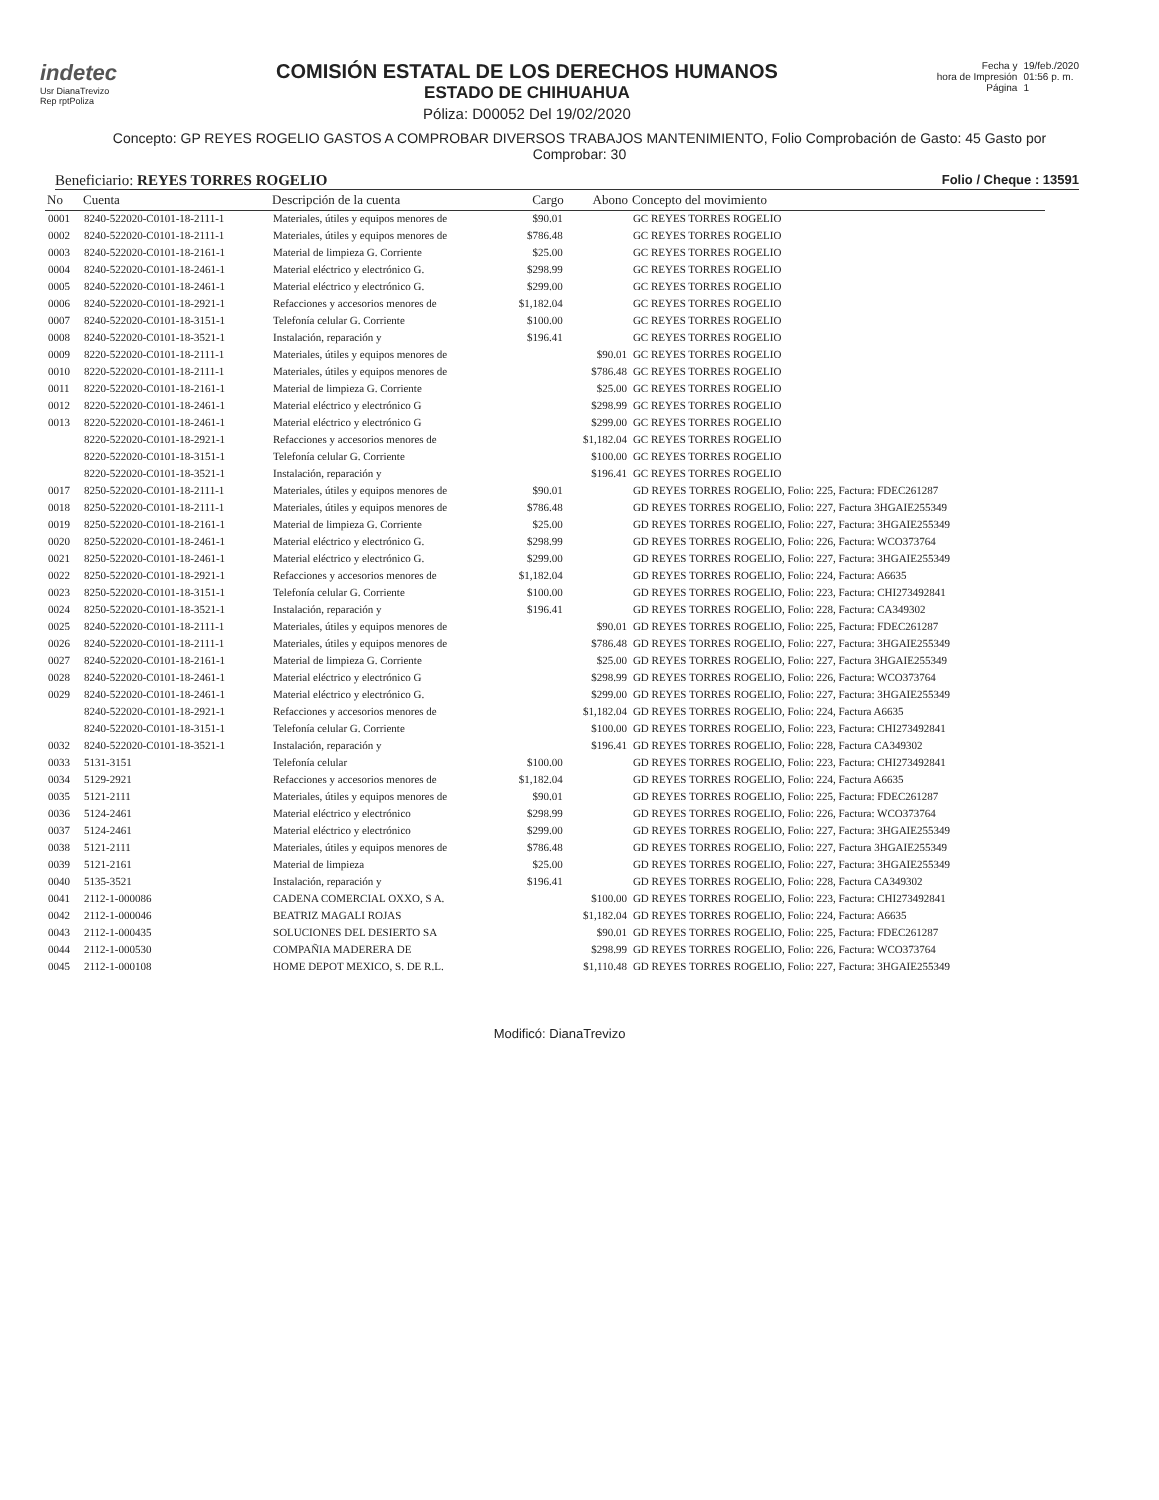indetec
Usr DianaTrevizo
Rep rptPoliza
COMISIÓN ESTATAL DE LOS DERECHOS HUMANOS
ESTADO DE CHIHUAHUA
Póliza: D00052 Del 19/02/2020
Fecha y
hora de Impresión
Página
19/feb./2020
01:56 p. m.
1
Concepto: GP REYES ROGELIO GASTOS A COMPROBAR DIVERSOS TRABAJOS MANTENIMIENTO, Folio Comprobación de Gasto: 45 Gasto por Comprobar: 30
Beneficiario: REYES TORRES ROGELIO Folio / Cheque : 13591
| No | Cuenta | Descripción de la cuenta | Cargo | Abono | Concepto del movimiento |
| --- | --- | --- | --- | --- | --- |
| 0001 | 8240-522020-C0101-18-2111-1 | Materiales, útiles y equipos menores de | $90.01 | | GC REYES TORRES ROGELIO |
| 0002 | 8240-522020-C0101-18-2111-1 | Materiales, útiles y equipos menores de | $786.48 | | GC REYES TORRES ROGELIO |
| 0003 | 8240-522020-C0101-18-2161-1 | Material de limpieza G. Corriente | $25.00 | | GC REYES TORRES ROGELIO |
| 0004 | 8240-522020-C0101-18-2461-1 | Material eléctrico y electrónico G. | $298.99 | | GC REYES TORRES ROGELIO |
| 0005 | 8240-522020-C0101-18-2461-1 | Material eléctrico y electrónico G. | $299.00 | | GC REYES TORRES ROGELIO |
| 0006 | 8240-522020-C0101-18-2921-1 | Refacciones y accesorios menores de | $1,182.04 | | GC REYES TORRES ROGELIO |
| 0007 | 8240-522020-C0101-18-3151-1 | Telefonía celular G. Corriente | $100.00 | | GC REYES TORRES ROGELIO |
| 0008 | 8240-522020-C0101-18-3521-1 | Instalación, reparación y | $196.41 | | GC REYES TORRES ROGELIO |
| 0009 | 8220-522020-C0101-18-2111-1 | Materiales, útiles y equipos menores de | | $90.01 | GC REYES TORRES ROGELIO |
| 0010 | 8220-522020-C0101-18-2111-1 | Materiales, útiles y equipos menores de | | $786.48 | GC REYES TORRES ROGELIO |
| 0011 | 8220-522020-C0101-18-2161-1 | Material de limpieza G. Corriente | | $25.00 | GC REYES TORRES ROGELIO |
| 0012 | 8220-522020-C0101-18-2461-1 | Material eléctrico y electrónico G | | $298.99 | GC REYES TORRES ROGELIO |
| 0013 | 8220-522020-C0101-18-2461-1 | Material eléctrico y electrónico G | | $299.00 | GC REYES TORRES ROGELIO |
| | 8220-522020-C0101-18-2921-1 | Refacciones y accesorios menores de | | $1,182.04 | GC REYES TORRES ROGELIO |
| | 8220-522020-C0101-18-3151-1 | Telefonía celular G. Corriente | | $100.00 | GC REYES TORRES ROGELIO |
| | 8220-522020-C0101-18-3521-1 | Instalación, reparación y | | $196.41 | GC REYES TORRES ROGELIO |
| 0017 | 8250-522020-C0101-18-2111-1 | Materiales, útiles y equipos menores de | $90.01 | | GD REYES TORRES ROGELIO, Folio: 225, Factura: FDEC261287 |
| 0018 | 8250-522020-C0101-18-2111-1 | Materiales, útiles y equipos menores de | $786.48 | | GD REYES TORRES ROGELIO, Folio: 227, Factura 3HGAIE255349 |
| 0019 | 8250-522020-C0101-18-2161-1 | Material de limpieza G. Corriente | $25.00 | | GD REYES TORRES ROGELIO, Folio: 227, Factura: 3HGAIE255349 |
| 0020 | 8250-522020-C0101-18-2461-1 | Material eléctrico y electrónico G. | $298.99 | | GD REYES TORRES ROGELIO, Folio: 226, Factura: WCO373764 |
| 0021 | 8250-522020-C0101-18-2461-1 | Material eléctrico y electrónico G. | $299.00 | | GD REYES TORRES ROGELIO, Folio: 227, Factura: 3HGAIE255349 |
| 0022 | 8250-522020-C0101-18-2921-1 | Refacciones y accesorios menores de | $1,182.04 | | GD REYES TORRES ROGELIO, Folio: 224, Factura: A6635 |
| 0023 | 8250-522020-C0101-18-3151-1 | Telefonía celular G. Corriente | $100.00 | | GD REYES TORRES ROGELIO, Folio: 223, Factura: CHI273492841 |
| 0024 | 8250-522020-C0101-18-3521-1 | Instalación, reparación y | $196.41 | | GD REYES TORRES ROGELIO, Folio: 228, Factura: CA349302 |
| 0025 | 8240-522020-C0101-18-2111-1 | Materiales, útiles y equipos menores de | | $90.01 | GD REYES TORRES ROGELIO, Folio: 225, Factura: FDEC261287 |
| 0026 | 8240-522020-C0101-18-2111-1 | Materiales, útiles y equipos menores de | | $786.48 | GD REYES TORRES ROGELIO, Folio: 227, Factura: 3HGAIE255349 |
| 0027 | 8240-522020-C0101-18-2161-1 | Material de limpieza G. Corriente | | $25.00 | GD REYES TORRES ROGELIO, Folio: 227, Factura 3HGAIE255349 |
| 0028 | 8240-522020-C0101-18-2461-1 | Material eléctrico y electrónico G | | $298.99 | GD REYES TORRES ROGELIO, Folio: 226, Factura: WCO373764 |
| 0029 | 8240-522020-C0101-18-2461-1 | Material eléctrico y electrónico G. | | $299.00 | GD REYES TORRES ROGELIO, Folio: 227, Factura: 3HGAIE255349 |
| | 8240-522020-C0101-18-2921-1 | Refacciones y accesorios menores de | | $1,182.04 | GD REYES TORRES ROGELIO, Folio: 224, Factura A6635 |
| | 8240-522020-C0101-18-3151-1 | Telefonía celular G. Corriente | | $100.00 | GD REYES TORRES ROGELIO, Folio: 223, Factura: CHI273492841 |
| 0032 | 8240-522020-C0101-18-3521-1 | Instalación, reparación y | | $196.41 | GD REYES TORRES ROGELIO, Folio: 228, Factura CA349302 |
| 0033 | 5131-3151 | Telefonía celular | $100.00 | | GD REYES TORRES ROGELIO, Folio: 223, Factura: CHI273492841 |
| 0034 | 5129-2921 | Refacciones y accesorios menores de | $1,182.04 | | GD REYES TORRES ROGELIO, Folio: 224, Factura A6635 |
| 0035 | 5121-2111 | Materiales, útiles y equipos menores de | $90.01 | | GD REYES TORRES ROGELIO, Folio: 225, Factura: FDEC261287 |
| 0036 | 5124-2461 | Material eléctrico y electrónico | $298.99 | | GD REYES TORRES ROGELIO, Folio: 226, Factura: WCO373764 |
| 0037 | 5124-2461 | Material eléctrico y electrónico | $299.00 | | GD REYES TORRES ROGELIO, Folio: 227, Factura: 3HGAIE255349 |
| 0038 | 5121-2111 | Materiales, útiles y equipos menores de | $786.48 | | GD REYES TORRES ROGELIO, Folio: 227, Factura 3HGAIE255349 |
| 0039 | 5121-2161 | Material de limpieza | $25.00 | | GD REYES TORRES ROGELIO, Folio: 227, Factura: 3HGAIE255349 |
| 0040 | 5135-3521 | Instalación, reparación y | $196.41 | | GD REYES TORRES ROGELIO, Folio: 228, Factura CA349302 |
| 0041 | 2112-1-000086 | CADENA COMERCIAL OXXO, S A. | | $100.00 | GD REYES TORRES ROGELIO, Folio: 223, Factura: CHI273492841 |
| 0042 | 2112-1-000046 | BEATRIZ MAGALI ROJAS | | $1,182.04 | GD REYES TORRES ROGELIO, Folio: 224, Factura: A6635 |
| 0043 | 2112-1-000435 | SOLUCIONES DEL DESIERTO SA | | $90.01 | GD REYES TORRES ROGELIO, Folio: 225, Factura: FDEC261287 |
| 0044 | 2112-1-000530 | COMPAÑIA MADERERA DE | | $298.99 | GD REYES TORRES ROGELIO, Folio: 226, Factura: WCO373764 |
| 0045 | 2112-1-000108 | HOME DEPOT MEXICO, S. DE R.L. | | $1,110.48 | GD REYES TORRES ROGELIO, Folio: 227, Factura: 3HGAIE255349 |
Modificó: DianaTrevizo